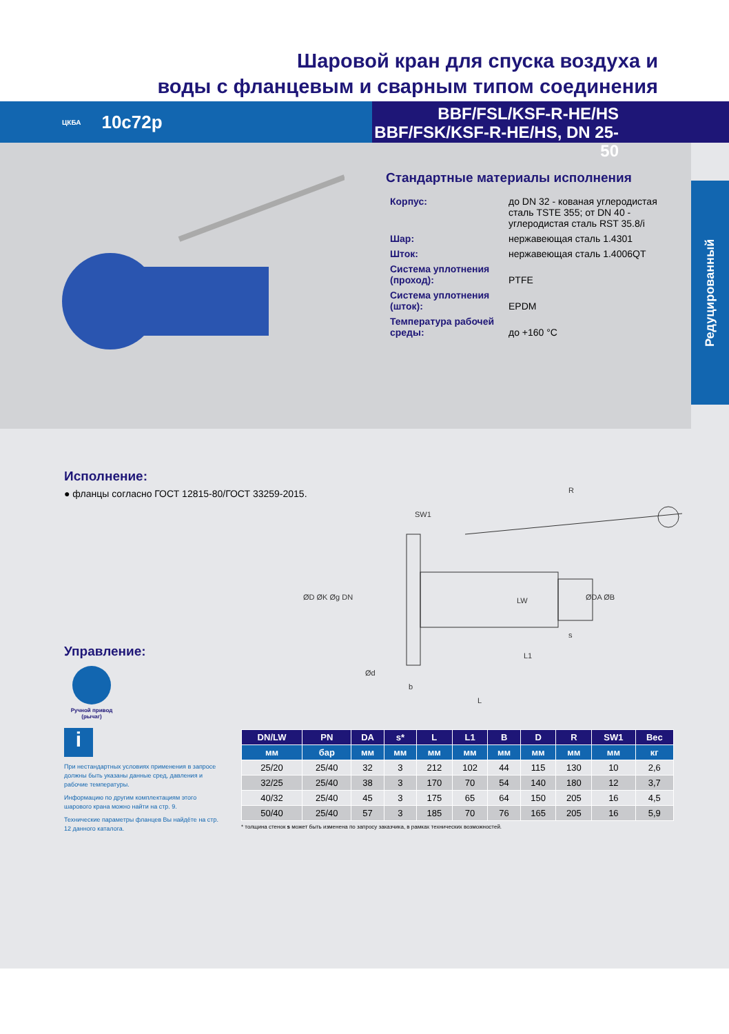Шаровой кран для спуска воздуха и
воды с фланцевым и сварным типом соединения
ЦКБА 10с72р
BBF/FSL/KSF-R-HE/HS
BBF/FSK/KSF-R-HE/HS, DN 25-50
Стандартные материалы исполнения
| Корпус: | до DN 32 - кованая углеродистая сталь TSTE 355; от DN 40 - углеродистая сталь RST 35.8/i |
| Шар: | нержавеющая сталь 1.4301 |
| Шток: | нержавеющая сталь 1.4006QT |
| Система уплотнения (проход): | PTFE |
| Система уплотнения (шток): | EPDM |
| Температура рабочей среды: | до +160 °C |
Редуцированный
Исполнение:
● фланцы согласно ГОСТ 12815-80/ГОСТ 33259-2015.
Управление:
Ручной привод (рычаг)
i
При нестандартных условиях применения в запросе должны быть указаны данные сред, давления и рабочие температуры.
Информацию по другим комплектациям этого шарового крана можно найти на стр. 9.
Технические параметры фланцев Вы найдёте на стр. 12 данного каталога.
R
SW1
ØD ØK Øg DN
ØDA ØB
L1
b
L
s
Ød
LW
| DN/LW | PN | DA | s* | L | L1 | B | D | R | SW1 | Вес |
| --- | --- | --- | --- | --- | --- | --- | --- | --- | --- | --- |
| мм | бар | мм | мм | мм | мм | мм | мм | мм | мм | кг |
| 25/20 | 25/40 | 32 | 3 | 212 | 102 | 44 | 115 | 130 | 10 | 2,6 |
| 32/25 | 25/40 | 38 | 3 | 170 | 70 | 54 | 140 | 180 | 12 | 3,7 |
| 40/32 | 25/40 | 45 | 3 | 175 | 65 | 64 | 150 | 205 | 16 | 4,5 |
| 50/40 | 25/40 | 57 | 3 | 185 | 70 | 76 | 165 | 205 | 16 | 5,9 |
* толщина стенок s может быть изменена по запросу заказчика, в рамках технических возможностей.